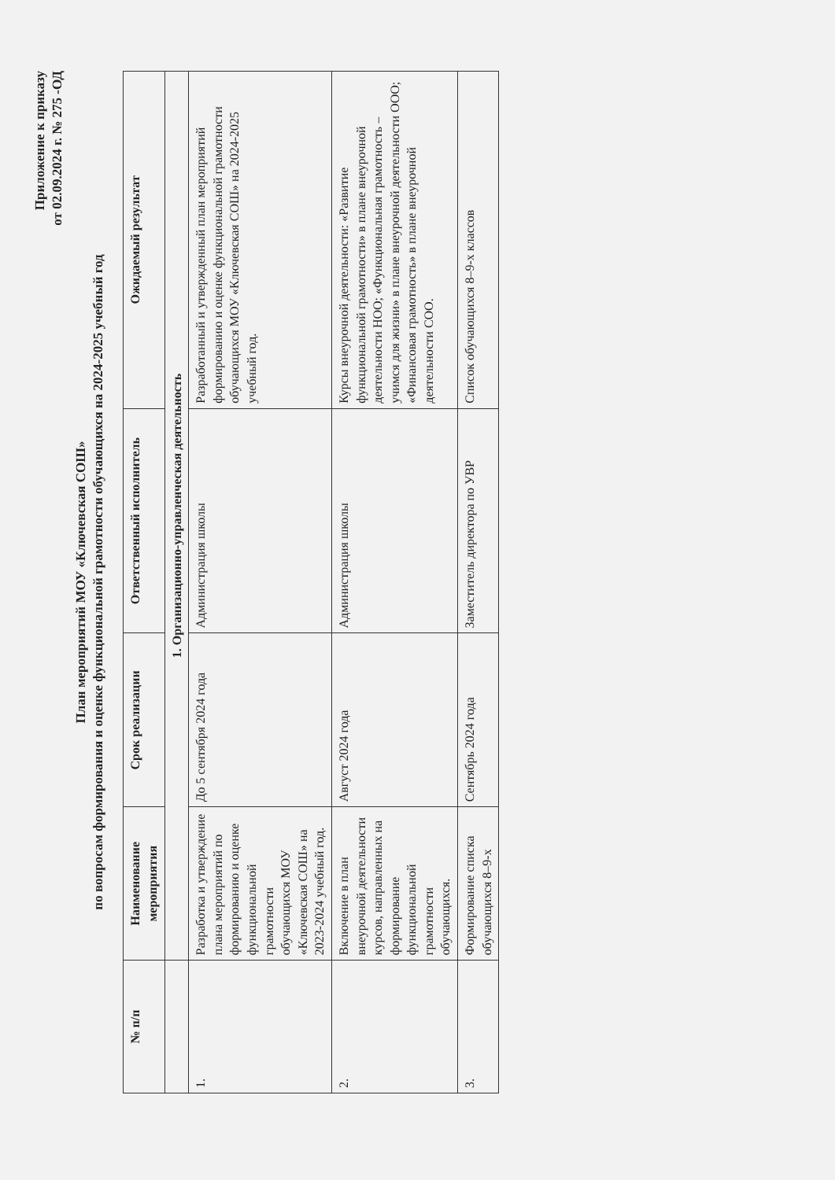Приложение к приказу
от 02.09.2024 г. № 275 -ОД
План мероприятий МОУ «Ключевская СОШ»
по вопросам формирования и оценке функциональной грамотности обучающихся на 2024-2025 учебный год
| № п/п | Наименование мероприятия | Срок реализации | Ответственный исполнитель | Ожидаемый результат |
| --- | --- | --- | --- | --- |
| | 1. Организационно-управленческая деятельность | | | |
| 1. | Разработка и утверждение плана мероприятий по формированию и оценке функциональной грамотности обучающихся МОУ «Ключевская СОШ» на 2023-2024 учебный год. | До 5 сентября 2024 года | Администрация школы | Разработанный и утвержденный план мероприятий формированию и оценке функциональной грамотности обучающихся МОУ «Ключевская СОШ» на 2024-2025 учебный год. |
| 2. | Включение в план внеурочной деятельности курсов, направленных на формирование функциональной грамотности обучающихся. | Август 2024 года | Администрация школы | Курсы внеурочной деятельности: «Развитие функциональной грамотности» в плане внеурочной деятельности НОО; «Функциональная грамотность – учимся для жизни» в плане внеурочной деятельности ООО; «Финансовая грамотность» в плане внеурочной деятельности СОО. |
| 3. | Формирование списка обучающихся 8–9-х | Сентябрь 2024 года | Заместитель директора по УВР | Список обучающихся 8–9-х классов |